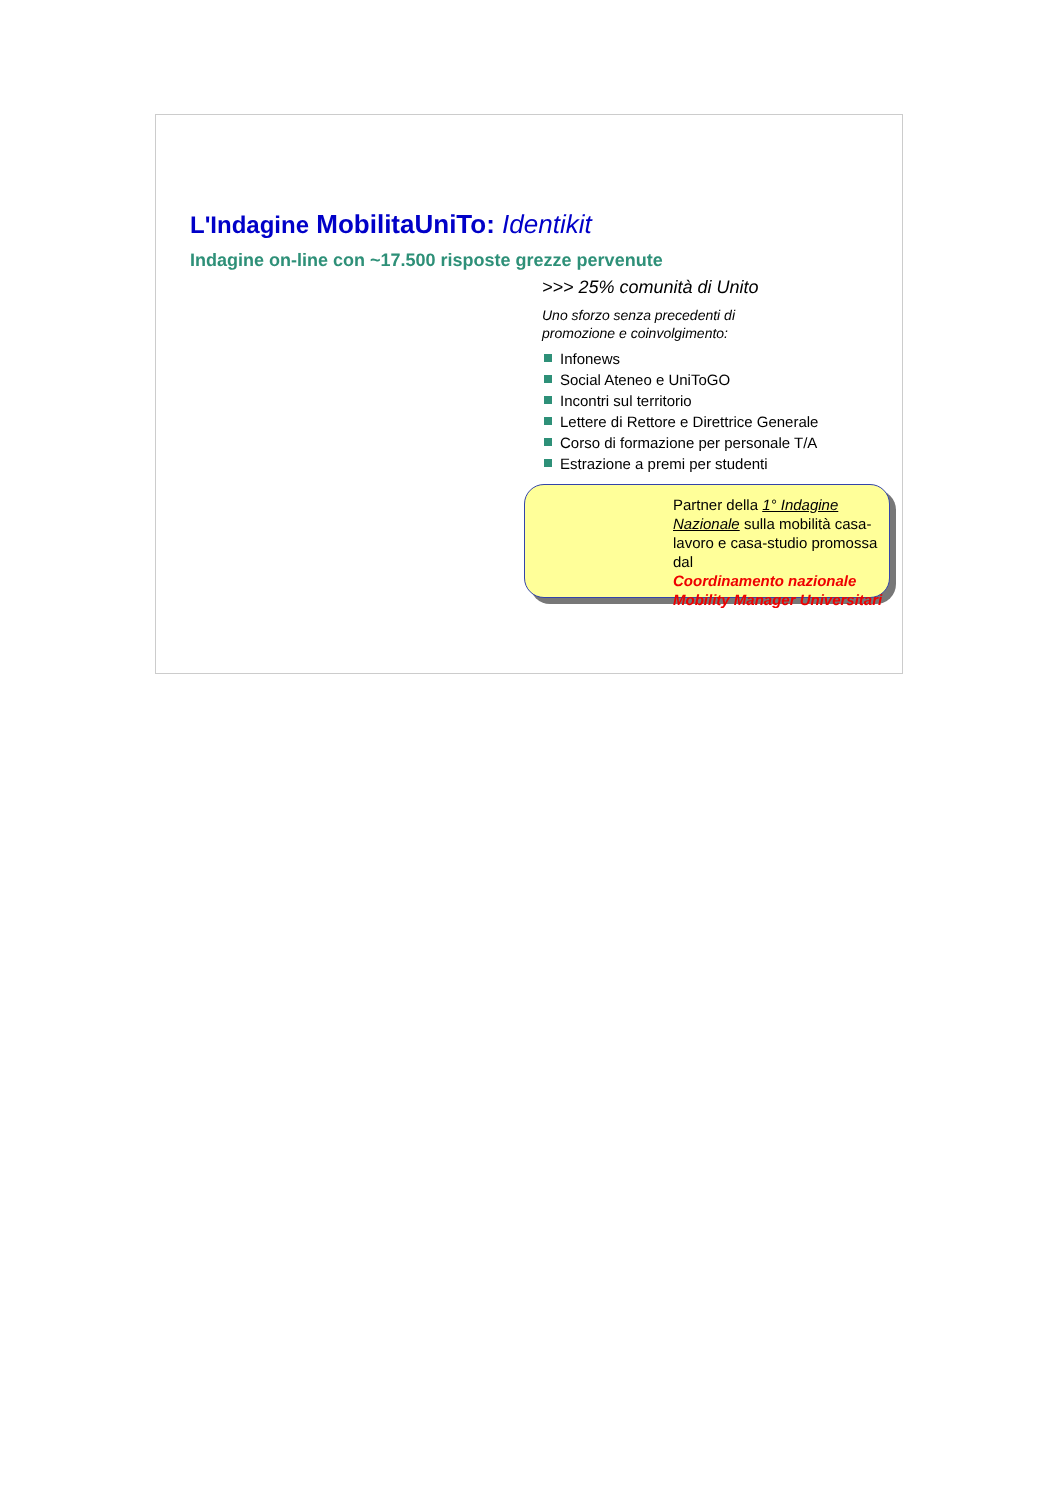L'Indagine MobilitaUniTo: Identikit
Indagine on-line con ~17.500 risposte grezze pervenute
>>> 25% comunità di Unito
Uno sforzo senza precedenti di
promozione e coinvolgimento:
Infonews
Social Ateneo e UniToGO
Incontri sul territorio
Lettere di Rettore e Direttrice Generale
Corso di formazione per personale T/A
Estrazione a premi per studenti
Partner della 1° Indagine Nazionale sulla mobilità casa-lavoro e casa-studio promossa dal
Coordinamento nazionale Mobility Manager Universitari